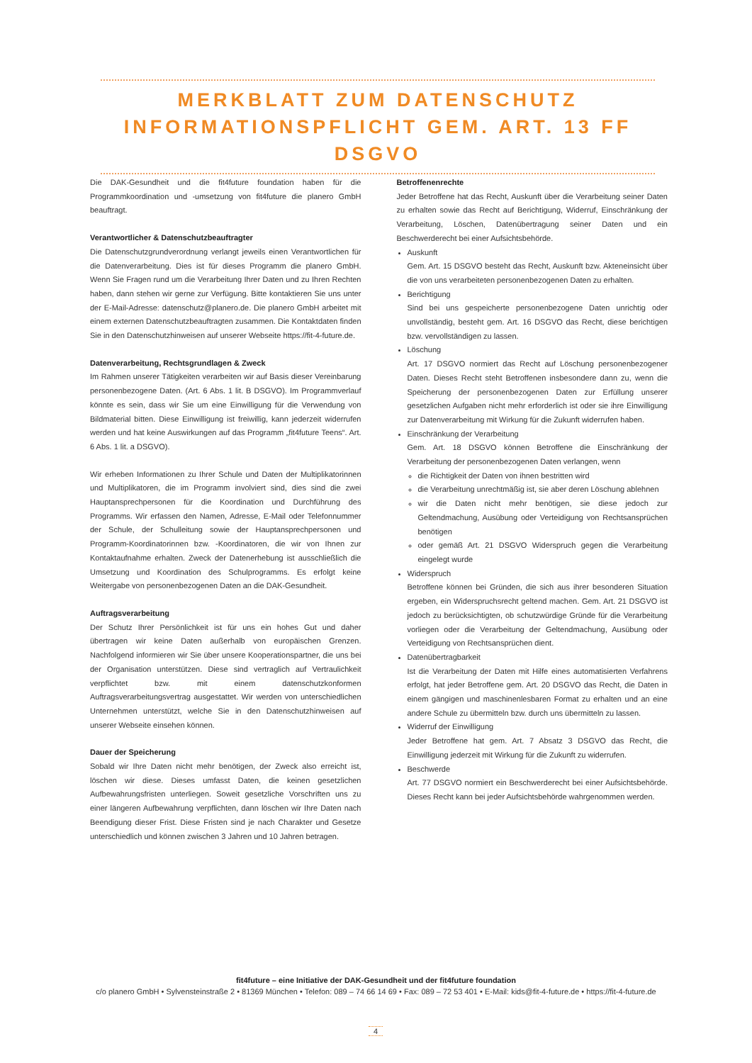MERKBLATT ZUM DATENSCHUTZ
INFORMATIONSPFLICHT GEM. ART. 13 FF DSGVO
Die DAK-Gesundheit und die fit4future foundation haben für die Programmkoordination und -umsetzung von fit4future die planero GmbH beauftragt.
Verantwortlicher & Datenschutzbeauftragter
Die Datenschutzgrundverordnung verlangt jeweils einen Verantwortlichen für die Datenverarbeitung. Dies ist für dieses Programm die planero GmbH. Wenn Sie Fragen rund um die Verarbeitung Ihrer Daten und zu Ihren Rechten haben, dann stehen wir gerne zur Verfügung. Bitte kontaktieren Sie uns unter der E-Mail-Adresse: datenschutz@planero.de. Die planero GmbH arbeitet mit einem externen Datenschutzbeauftragten zusammen. Die Kontaktdaten finden Sie in den Datenschutzhinweisen auf unserer Webseite https://fit-4-future.de.
Datenverarbeitung, Rechtsgrundlagen & Zweck
Im Rahmen unserer Tätigkeiten verarbeiten wir auf Basis dieser Vereinbarung personenbezogene Daten. (Art. 6 Abs. 1 lit. B DSGVO). Im Programmverlauf könnte es sein, dass wir Sie um eine Einwilligung für die Verwendung von Bildmaterial bitten. Diese Einwilligung ist freiwillig, kann jederzeit widerrufen werden und hat keine Auswirkungen auf das Programm „fit4future Teens“. Art. 6 Abs. 1 lit. a DSGVO).
Wir erheben Informationen zu Ihrer Schule und Daten der Multiplikatorinnen und Multiplikatoren, die im Programm involviert sind, dies sind die zwei Hauptansprechpersonen für die Koordination und Durchführung des Programms. Wir erfassen den Namen, Adresse, E-Mail oder Telefonnummer der Schule, der Schulleitung sowie der Hauptansprechpersonen und Programm-Koordinatorinnen bzw. -Koordinatoren, die wir von Ihnen zur Kontaktaufnahme erhalten. Zweck der Datenerhebung ist ausschließlich die Umsetzung und Koordination des Schulprogramms. Es erfolgt keine Weitergabe von personenbezogenen Daten an die DAK-Gesundheit.
Auftragsverarbeitung
Der Schutz Ihrer Persönlichkeit ist für uns ein hohes Gut und daher übertragen wir keine Daten außerhalb von europäischen Grenzen. Nachfolgend informieren wir Sie über unsere Kooperationspartner, die uns bei der Organisation unterstützen. Diese sind vertraglich auf Vertraulichkeit verpflichtet bzw. mit einem datenschutzkonformen Auftragsverarbeitungsvertrag ausgestattet. Wir werden von unterschiedlichen Unternehmen unterstützt, welche Sie in den Datenschutzhinweisen auf unserer Webseite einsehen können.
Dauer der Speicherung
Sobald wir Ihre Daten nicht mehr benötigen, der Zweck also erreicht ist, löschen wir diese. Dieses umfasst Daten, die keinen gesetzlichen Aufbewahrungsfristen unterliegen. Soweit gesetzliche Vorschriften uns zu einer längeren Aufbewahrung verpflichten, dann löschen wir Ihre Daten nach Beendigung dieser Frist. Diese Fristen sind je nach Charakter und Gesetze unterschiedlich und können zwischen 3 Jahren und 10 Jahren betragen.
Betroffenenrechte
Jeder Betroffene hat das Recht, Auskunft über die Verarbeitung seiner Daten zu erhalten sowie das Recht auf Berichtigung, Widerruf, Einschränkung der Verarbeitung, Löschen, Datenübertragung seiner Daten und ein Beschwerderecht bei einer Aufsichtsbehörde.
Auskunft
Gem. Art. 15 DSGVO besteht das Recht, Auskunft bzw. Akteneinsicht über die von uns verarbeiteten personenbezogenen Daten zu erhalten.
Berichtigung
Sind bei uns gespeicherte personenbezogene Daten unrichtig oder unvollständig, besteht gem. Art. 16 DSGVO das Recht, diese berichtigen bzw. vervollständigen zu lassen.
Löschung
Art. 17 DSGVO normiert das Recht auf Löschung personenbezogener Daten. Dieses Recht steht Betroffenen insbesondere dann zu, wenn die Speicherung der personenbezogenen Daten zur Erfüllung unserer gesetzlichen Aufgaben nicht mehr erforderlich ist oder sie ihre Einwilligung zur Datenverarbeitung mit Wirkung für die Zukunft widerrufen haben.
Einschränkung der Verarbeitung
Gem. Art. 18 DSGVO können Betroffene die Einschränkung der Verarbeitung der personenbezogenen Daten verlangen, wenn
die Richtigkeit der Daten von ihnen bestritten wird
die Verarbeitung unrechtmäßig ist, sie aber deren Löschung ablehnen
wir die Daten nicht mehr benötigen, sie diese jedoch zur Geltendmachung, Ausübung oder Verteidigung von Rechtsansprüchen benötigen
oder gemäß Art. 21 DSGVO Widerspruch gegen die Verarbeitung eingelegt wurde
Widerspruch
Betroffene können bei Gründen, die sich aus ihrer besonderen Situation ergeben, ein Widerspruchsrecht geltend machen. Gem. Art. 21 DSGVO ist jedoch zu berücksichtigten, ob schutzwürdige Gründe für die Verarbeitung vorliegen oder die Verarbeitung der Geltendmachung, Ausübung oder Verteidigung von Rechtsansprüchen dient.
Datenübertragbarkeit
Ist die Verarbeitung der Daten mit Hilfe eines automatisierten Verfahrens erfolgt, hat jeder Betroffene gem. Art. 20 DSGVO das Recht, die Daten in einem gängigen und maschinenlesbaren Format zu erhalten und an eine andere Schule zu übermitteln bzw. durch uns übermitteln zu lassen.
Widerruf der Einwilligung
Jeder Betroffene hat gem. Art. 7 Absatz 3 DSGVO das Recht, die Einwilligung jederzeit mit Wirkung für die Zukunft zu widerrufen.
Beschwerde
Art. 77 DSGVO normiert ein Beschwerderecht bei einer Aufsichtsbehörde. Dieses Recht kann bei jeder Aufsichtsbehörde wahrgenommen werden.
fit4future – eine Initiative der DAK-Gesundheit und der fit4future foundation
c/o planero GmbH • Sylvensteinstraße 2 • 81369 München • Telefon: 089 – 74 66 14 69 • Fax: 089 – 72 53 401 • E-Mail: kids@fit-4-future.de • https://fit-4-future.de
4